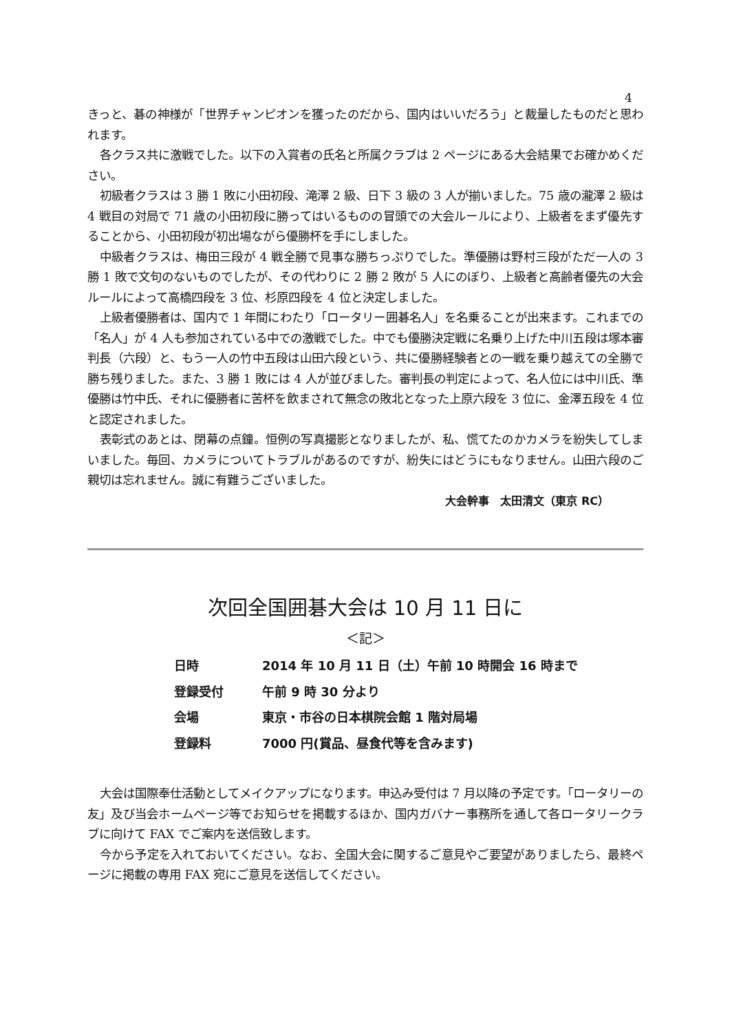4
きっと、碁の神様が「世界チャンピオンを獲ったのだから、国内はいいだろう」と裁量したものだと思われます。
各クラス共に激戦でした。以下の入賞者の氏名と所属クラブは 2 ページにある大会結果でお確かめください。
初級者クラスは 3 勝 1 敗に小田初段、滝澤 2 級、日下 3 級の 3 人が揃いました。75 歳の瀧澤 2 級は 4 戦目の対局で 71 歳の小田初段に勝ってはいるものの冒頭での大会ルールにより、上級者をまず優先することから、小田初段が初出場ながら優勝杯を手にしました。
中級者クラスは、梅田三段が 4 戦全勝で見事な勝ちっぷりでした。準優勝は野村三段がただ一人の 3 勝 1 敗で文句のないものでしたが、その代わりに 2 勝 2 敗が 5 人にのぼり、上級者と高齢者優先の大会ルールによって高橋四段を 3 位、杉原四段を 4 位と決定しました。
上級者優勝者は、国内で 1 年間にわたり「ロータリー囲碁名人」を名乗ることが出来ます。これまでの「名人」が 4 人も参加されている中での激戦でした。中でも優勝決定戦に名乗り上げた中川五段は塚本審判長（六段）と、もう一人の竹中五段は山田六段という、共に優勝経験者との一戦を乗り越えての全勝で勝ち残りました。また、3 勝 1 敗には 4 人が並びました。審判長の判定によって、名人位には中川氏、準優勝は竹中氏、それに優勝者に苦杯を飲まされて無念の敗北となった上原六段を 3 位に、金澤五段を 4 位と認定されました。
表彰式のあとは、閉幕の点鐘。恒例の写真撮影となりましたが、私、慌てたのかカメラを紛失してしまいました。毎回、カメラについてトラブルがあるのですが、紛失にはどうにもなりません。山田六段のご親切は忘れません。誠に有難うございました。
大会幹事　太田清文（東京 RC）
次回全国囲碁大会は 10 月 11 日に
＜記＞
| 日時 | 2014 年 10 月 11 日（土）午前 10 時開会 16 時まで |
| 登録受付 | 午前 9 時 30 分より |
| 会場 | 東京・市谷の日本棋院会館 1 階対局場 |
| 登録料 | 7000 円(賞品、昼食代等を含みます) |
大会は国際奉仕活動としてメイクアップになります。申込み受付は 7 月以降の予定です。「ロータリーの友」及び当会ホームページ等でお知らせを掲載するほか、国内ガバナー事務所を通して各ロータリークラブに向けて FAX でご案内を送信致します。
今から予定を入れておいてください。なお、全国大会に関するご意見やご要望がありましたら、最終ページに掲載の専用 FAX 宛にご意見を送信してください。